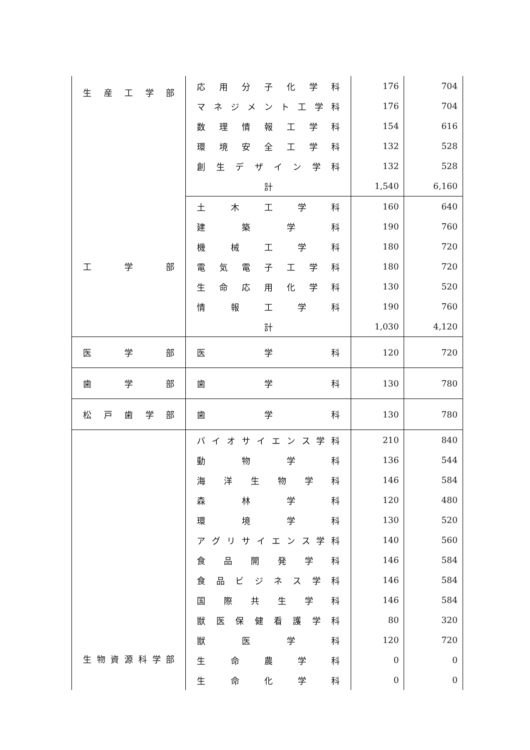| 生 産 工 学 部 | 応 用 分 子 化 学 科 | 176 | 704 |
| | マ ネ ジ メ ン ト 工 学 科 | 176 | 704 |
| | 数 理 情 報 工 学 科 | 154 | 616 |
| | 環 境 安 全 工 学 科 | 132 | 528 |
| | 創 生 デ ザ イ ン 学 科 | 132 | 528 |
| | 計 | 1,540 | 6,160 |
| 工 学 部 | 土 木 工 学 科 | 160 | 640 |
| | 建 築 学 科 | 190 | 760 |
| | 機 械 工 学 科 | 180 | 720 |
| | 電 気 電 子 工 学 科 | 180 | 720 |
| | 生 命 応 用 化 学 科 | 130 | 520 |
| | 情 報 工 学 科 | 190 | 760 |
| | 計 | 1,030 | 4,120 |
| 医 学 部 | 医 学 科 | 120 | 720 |
| 歯 学 部 | 歯 学 科 | 130 | 780 |
| 松 戸 歯 学 部 | 歯 学 科 | 130 | 780 |
| 生 物 資 源 科 学 部 | バ イ オ サ イ エ ン ス 学 科 | 210 | 840 |
| | 動 物 学 科 | 136 | 544 |
| | 海 洋 生 物 学 科 | 146 | 584 |
| | 森 林 学 科 | 120 | 480 |
| | 環 境 学 科 | 130 | 520 |
| | ア グ リ サ イ エ ン ス 学 科 | 140 | 560 |
| | 食 品 開 発 学 科 | 146 | 584 |
| | 食 品 ビ ジ ネ ス 学 科 | 146 | 584 |
| | 国 際 共 生 学 科 | 146 | 584 |
| | 獣 医 保 健 看 護 学 科 | 80 | 320 |
| | 獣 医 学 科 | 120 | 720 |
| | 生 命 農 学 科 | 0 | 0 |
| | 生 命 化 学 科 | 0 | 0 |